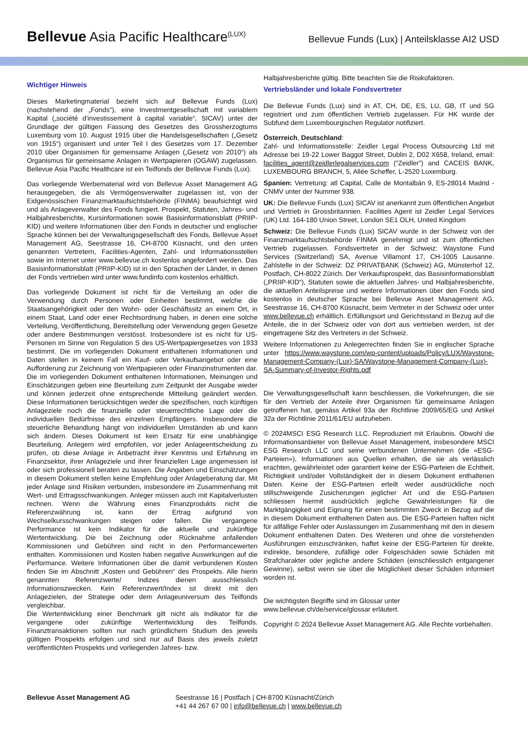Bellevue Asia Pacific Healthcare<sup>(LUX)</sup>
Bellevue Funds (Lux) | Anteilsklasse AI2 USD
Wichtiger Hinweis
Dieses Marketingmaterial bezieht sich auf Bellevue Funds (Lux) (nachstehend der „Fonds“), eine Investmentgesellschaft mit variablem Kapital („société d'investissement à capital variable“, SICAV) unter der Grundlage der gültigen Fassung des Gesetzes des Grossherzogtums Luxemburg vom 10. August 1915 über die Handelsgesellschaften („Gesetz von 1915“) organisiert und unter Teil I des Gesetzes vom 17. Dezember 2010 über Organismen für gemeinsame Anlagen („Gesetz von 2010“) als Organismus für gemeinsame Anlagen in Wertpapieren (OGAW) zugelassen. Bellevue Asia Pacific Healthcare ist ein Teilfonds der Bellevue Funds (Lux).
Das vorliegende Werbematerial wird von Bellevue Asset Management AG herausgegeben, die als Vermögensverwalter zugelassen ist, von der Eidgenössischen Finanzmarktaufsichtsbehörde (FINMA) beaufsichtigt wird und als Anlageverwalter des Fonds fungiert. Prospekt, Statuten, Jahres- und Halbjahresberichte, Kursinformationen sowie Basisinformationsblatt (PRIIP-KID) und weitere Informationen über den Fonds in deutscher und englischer Sprache können bei der Verwaltungsgesellschaft des Fonds, Bellevue Asset Management AG, Seestrasse 16, CH-8700 Küsnacht, und den unten genannten Vertretern, Facilities-Agenten, Zahl- und Informationsstellen sowie im Internet unter www.bellevue.ch kostenlos angefordert werden. Das Basisinformationsblatt (PRIIP-KID) ist in den Sprachen der Länder, in denen der Fonds vertrieben wird unter www.fundinfo.com kostenlos erhältlich.
Das vorliegende Dokument ist nicht für die Verteilung an oder die Verwendung durch Personen oder Einheiten bestimmt, welche die Staatsangehörigkeit oder den Wohn- oder Geschäftssitz an einem Ort, in einem Staat, Land oder einer Rechtsordnung haben, in denen eine solche Verteilung, Veröffentlichung, Bereitstellung oder Verwendung gegen Gesetze oder andere Bestimmungen verstösst. Insbesondere ist es nicht für US-Personen im Sinne von Regulation S des US-Wertpapiergesetzes von 1933 bestimmt. Die im vorliegenden Dokument enthaltenen Informationen und Daten stellen in keinem Fall ein Kauf- oder Verkaufsangebot oder eine Aufforderung zur Zeichnung von Wertpapieren oder Finanzinstrumenten dar. Die im vorliegenden Dokument enthaltenen Informationen, Meinungen und Einschätzungen geben eine Beurteilung zum Zeitpunkt der Ausgabe wieder und können jederzeit ohne entsprechende Mitteilung geändert werden. Diese Informationen berücksichtigen weder die spezifischen, noch künftigen Anlageziele noch die finanzielle oder steuerrechtliche Lage oder die individuellen Bedürfnisse des einzelnen Empfängers. Insbesondere die steuerliche Behandlung hängt von individuellen Umständen ab und kann sich ändern. Dieses Dokument ist kein Ersatz für eine unabhängige Beurteilung. Anlegern wird empfohlen, vor jeder Anlageentscheidung zu prüfen, ob diese Anlage in Anbetracht ihrer Kenntnis und Erfahrung im Finanzsektor, ihrer Anlageziele und ihrer finanziellen Lage angemessen ist oder sich professionell beraten zu lassen. Die Angaben und Einschätzungen in diesem Dokument stellen keine Empfehlung oder Anlageberatung dar. Mit jeder Anlage sind Risiken verbunden, insbesondere im Zusammenhang mit Wert- und Ertragsschwankungen. Anleger müssen auch mit Kapitalverlusten rechnen. Wenn die Währung eines Finanzprodukts nicht die Referenzwährung ist, kann der Ertrag aufgrund von Wechselkursschwankungen steigen oder fallen. Die vergangene Performance ist kein Indikator für die aktuelle und zukünftige Wertentwicklung. Die bei Zeichnung oder Rücknahme anfallenden Kommissionen und Gebühren sind nicht in den Performancewerten enthalten. Kommissionen und Kosten haben negative Auswirkungen auf die Performance. Weitere Informationen über die damit verbundenen Kosten finden Sie im Abschnitt „Kosten und Gebühren“ des Prospekts. Alle hierin genannten Referenzwerte/ Indizes dienen ausschliesslich Informationszwecken. Kein Referenzwert/Index ist direkt mit den Anlagezielen, der Strategie oder dem Anlageuniversum des Teilfonds vergleichbar.
Die Wertentwicklung einer Benchmark gilt nicht als Indikator für die vergangene oder zukünftige Wertentwicklung des Teilfonds. Finanztransaktionen sollten nur nach gründlichem Studium des jeweils gültigen Prospekts erfolgen und sind nur auf Basis des jeweils zuletzt veröffentlichten Prospekts und vorliegenden Jahres- bzw.
Halbjahresberichte gültig. Bitte beachten Sie die Risikofaktoren.
Vertriebsländer und lokale Fondsvertreter
Die Bellevue Funds (Lux) sind in AT, CH, DE, ES, LU, GB, IT und SG registriert und zum öffentlichen Vertrieb zugelassen. Für HK wurde der Subfund dem Luxembourgischen Regulator notifiziert.
Österreich, Deutschland:
Zahl- und Informationsstelle: Zeidler Legal Process Outsourcing Ltd mit Adresse bei 19-22 Lower Baggot Street, Dublin 2, D02 X658, Ireland, email: facilities_agent@zeidlerlegalservices.com (“Zeidler”) and CACEIS BANK, LUXEMBOURG BRANCH, 5, Allée Scheffer, L-2520 Luxemburg.
Spanien: Vertretung: atl Capital, Calle de Montalbán 9, ES-28014 Madrid - CNMV unter der Nummer 938.
UK: Die Bellevue Funds (Lux) SICAV ist anerkannt zum öffentlichen Angebot und Vertrieb in Grossbritannien. Facilities Agent ist Zeidler Legal Services (UK) Ltd. 164-180 Union Street, London SE1 OLH, United Kingdom
Schweiz: Die Bellevue Funds (Lux) SICAV wurde in der Schweiz von der Finanzmarktaufsichtsbehörde FINMA genehmigt und ist zum öffentlichen Vertrieb zugelassen. Fondsvertreter in der Schweiz: Waystone Fund Services (Switzerland) SA, Avenue Villamont 17, CH-1005 Lausanne. Zahlstelle in der Schweiz: DZ PRIVATBANK (Schweiz) AG, Münsterhof 12, Postfach, CH-8022 Zürich. Der Verkaufsprospekt, das Basisinformationsblatt („PRIIP-KID“), Statuten sowie die aktuellen Jahres- und Halbjahresberichte, die aktuellen Anteilspreise und weitere Informationen über den Fonds sind kostenlos in deutscher Sprache bei Bellevue Asset Management AG, Seestrasse 16, CH-8700 Küsnacht, beim Vertreter in der Schweiz oder unter www.bellevue.ch erhältlich. Erfüllungsort und Gerichtsstand in Bezug auf die Anteile, die in der Schweiz oder von dort aus vertrieben werden, ist der eingetragene Sitz des Vertreters in der Schweiz.
Weitere Informationen zu Anlegerrechten finden Sie in englischer Sprache unter https://www.waystone.com/wp-content/uploads/Policy/LUX/Waystone-Management-Company-(Lux)-SA/Waystone-Management-Company-(Lux)-SA-Summary-of-Investor-Rights.pdf
Die Verwaltungsgesellschaft kann beschliessen, die Vorkehrungen, die sie für den Vertrieb der Anteile ihrer Organismen für gemeinsame Anlagen getroffenen hat, gemäss Artikel 93a der Richtlinie 2009/65/EG und Artikel 32a der Richtlinie 2011/61/EU aufzuheben.
© 2024MSCI ESG Research LLC. Reproduziert mit Erlaubnis. Obwohl die Informationsanbieter von Bellevue Asset Management, insbesondere MSCI ESG Research LLC und seine verbundenen Unternehmen (die «ESG-Parteien»), Informationen aus Quellen erhalten, die sie als verlässlich erachten, gewährleistet oder garantiert keine der ESG-Parteien die Echtheit, Richtigkeit und/oder Vollständigkeit der in diesem Dokument enthaltenen Daten. Keine der ESG-Parteien erteilt weder ausdrückliche noch stillschweigende Zusicherungen jeglicher Art und die ESG-Parteien schliessen hiermit ausdrücklich jegliche Gewährleistungen für die Marktgängigkeit und Eignung für einen bestimmten Zweck in Bezug auf die in diesem Dokument enthaltenen Daten aus. Die ESG-Parteien haften nicht für allfällige Fehler oder Auslassungen im Zusammenhang mit den in diesem Dokument enthaltenen Daten. Des Weiteren und ohne die vorstehenden Ausführungen einzuschränken, haftet keine der ESG-Parteien für direkte, indirekte, besondere, zufällige oder Folgeschäden sowie Schäden mit Strafcharakter oder jegliche andere Schäden (einschliesslich entgangener Gewinne), selbst wenn sie über die Möglichkeit dieser Schäden informiert worden ist.
Die wichtigsten Begriffe sind im Glossar unter
www.bellevue.ch/de/service/glossar erläutert.
Copyright © 2024 Bellevue Asset Management AG. Alle Rechte vorbehalten.
Bellevue Asset Management AG Seestrasse 16 | Postfach | CH-8700 Küsnacht/Zürich
+41 44 267 67 00 | info@bellevue.ch | www.bellevue.ch